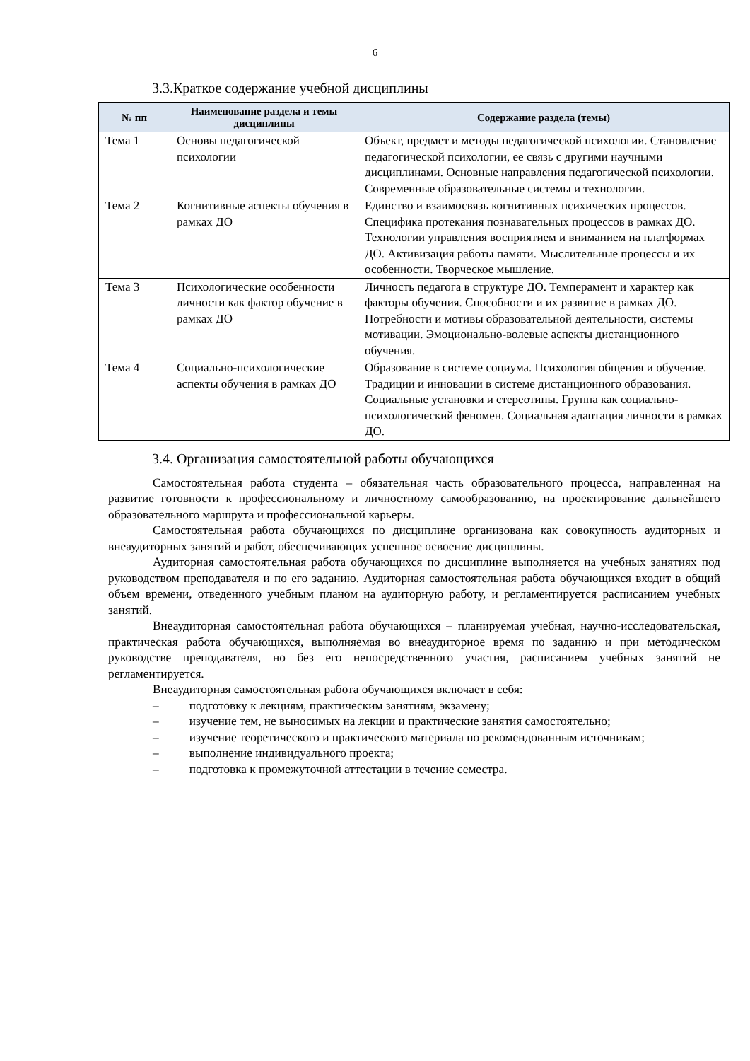6
3.3.Краткое содержание учебной дисциплины
| № пп | Наименование раздела и темы дисциплины | Содержание раздела (темы) |
| --- | --- | --- |
| Тема 1 | Основы педагогической психологии | Объект, предмет и методы педагогической психологии. Становление педагогической психологии, ее связь с другими научными дисциплинами. Основные направления педагогической психологии. Современные образовательные системы и технологии. |
| Тема 2 | Когнитивные аспекты обучения в рамках ДО | Единство и взаимосвязь когнитивных психических процессов. Специфика протекания познавательных процессов в рамках ДО. Технологии управления восприятием и вниманием на платформах ДО. Активизация работы памяти. Мыслительные процессы и их особенности. Творческое мышление. |
| Тема 3 | Психологические особенности личности как фактор обучение в рамках ДО | Личность педагога в структуре ДО. Темперамент и характер как факторы обучения. Способности и их развитие в рамках ДО. Потребности и мотивы образовательной деятельности, системы мотивации. Эмоционально-волевые аспекты дистанционного обучения. |
| Тема 4 | Социально-психологические аспекты обучения в рамках ДО | Образование в системе социума. Психология общения и обучение. Традиции и инновации в системе дистанционного образования. Социальные установки и стереотипы. Группа как социально-психологический феномен. Социальная адаптация личности в рамках ДО. |
3.4. Организация самостоятельной работы обучающихся
Самостоятельная работа студента – обязательная часть образовательного процесса, направленная на развитие готовности к профессиональному и личностному самообразованию, на проектирование дальнейшего образовательного маршрута и профессиональной карьеры.
Самостоятельная работа обучающихся по дисциплине организована как совокупность аудиторных и внеаудиторных занятий и работ, обеспечивающих успешное освоение дисциплины.
Аудиторная самостоятельная работа обучающихся по дисциплине выполняется на учебных занятиях под руководством преподавателя и по его заданию. Аудиторная самостоятельная работа обучающихся входит в общий объем времени, отведенного учебным планом на аудиторную работу, и регламентируется расписанием учебных занятий.
Внеаудиторная самостоятельная работа обучающихся – планируемая учебная, научно-исследовательская, практическая работа обучающихся, выполняемая во внеаудиторное время по заданию и при методическом руководстве преподавателя, но без его непосредственного участия, расписанием учебных занятий не регламентируется.
Внеаудиторная самостоятельная работа обучающихся включает в себя:
– подготовку к лекциям, практическим занятиям, экзамену;
– изучение тем, не выносимых на лекции и практические занятия самостоятельно;
– изучение теоретического и практического материала по рекомендованным источникам;
– выполнение индивидуального проекта;
– подготовка к промежуточной аттестации в течение семестра.